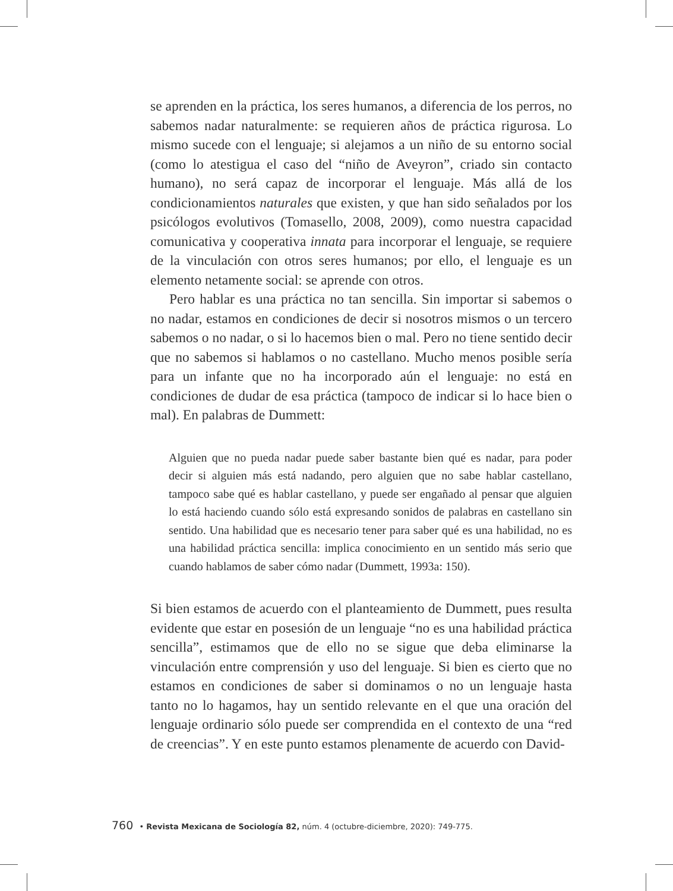se aprenden en la práctica, los seres humanos, a diferencia de los perros, no sabemos nadar naturalmente: se requieren años de práctica rigurosa. Lo mismo sucede con el lenguaje; si alejamos a un niño de su entorno social (como lo atestigua el caso del “niño de Aveyron”, criado sin contacto humano), no será capaz de incorporar el lenguaje. Más allá de los condicionamientos naturales que existen, y que han sido señalados por los psicólogos evolutivos (Tomasello, 2008, 2009), como nuestra capacidad comunicativa y cooperativa innata para incorporar el lenguaje, se requiere de la vinculación con otros seres humanos; por ello, el lenguaje es un elemento netamente social: se aprende con otros.
Pero hablar es una práctica no tan sencilla. Sin importar si sabemos o no nadar, estamos en condiciones de decir si nosotros mismos o un tercero sabemos o no nadar, o si lo hacemos bien o mal. Pero no tiene sentido decir que no sabemos si hablamos o no castellano. Mucho menos posible sería para un infante que no ha incorporado aún el lenguaje: no está en condiciones de dudar de esa práctica (tampoco de indicar si lo hace bien o mal). En palabras de Dummett:
Alguien que no pueda nadar puede saber bastante bien qué es nadar, para poder decir si alguien más está nadando, pero alguien que no sabe hablar castellano, tampoco sabe qué es hablar castellano, y puede ser engañado al pensar que alguien lo está haciendo cuando sólo está expresando sonidos de palabras en castellano sin sentido. Una habilidad que es necesario tener para saber qué es una habilidad, no es una habilidad práctica sencilla: implica conocimiento en un sentido más serio que cuando hablamos de saber cómo nadar (Dummett, 1993a: 150).
Si bien estamos de acuerdo con el planteamiento de Dummett, pues resulta evidente que estar en posesión de un lenguaje “no es una habilidad práctica sencilla”, estimamos que de ello no se sigue que deba eliminarse la vinculación entre comprensión y uso del lenguaje. Si bien es cierto que no estamos en condiciones de saber si dominamos o no un lenguaje hasta tanto no lo hagamos, hay un sentido relevante en el que una oración del lenguaje ordinario sólo puede ser comprendida en el contexto de una “red de creencias”. Y en este punto estamos plenamente de acuerdo con David-
760 • Revista Mexicana de Sociología 82, núm. 4 (octubre-diciembre, 2020): 749-775.